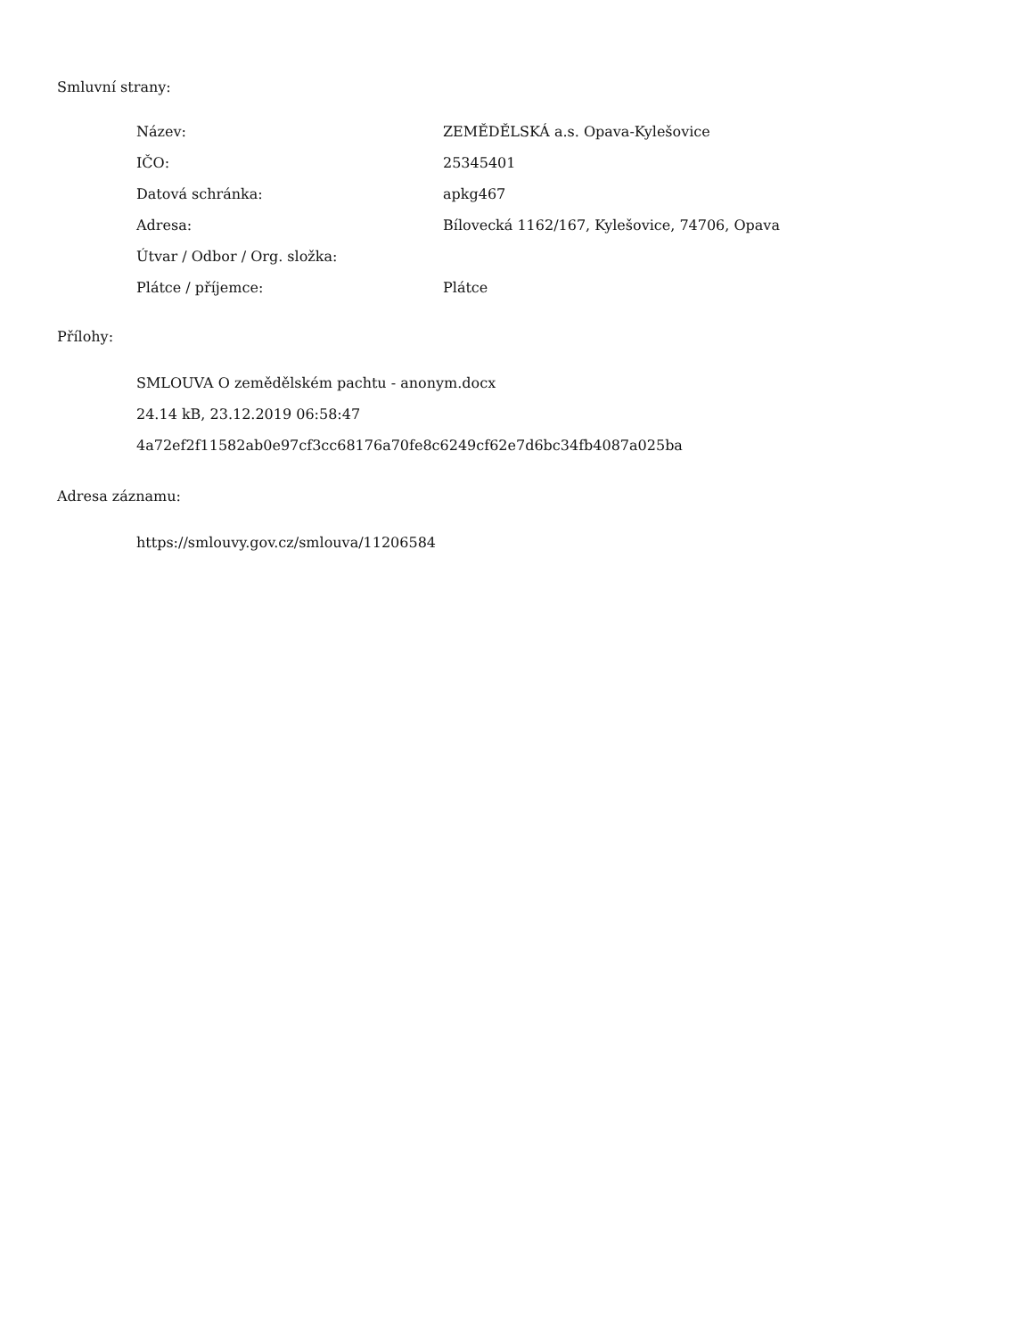Smluvní strany:
| Název: | ZEMĚDĚLSKÁ a.s. Opava-Kylešovice |
| IČO: | 25345401 |
| Datová schránka: | apkg467 |
| Adresa: | Bílovecká 1162/167, Kylešovice, 74706, Opava |
| Útvar / Odbor / Org. složka: | |
| Plátce / příjemce: | Plátce |
Přílohy:
SMLOUVA O zemědělském pachtu - anonym.docx
24.14 kB, 23.12.2019 06:58:47
4a72ef2f11582ab0e97cf3cc68176a70fe8c6249cf62e7d6bc34fb4087a025ba
Adresa záznamu:
https://smlouvy.gov.cz/smlouva/11206584